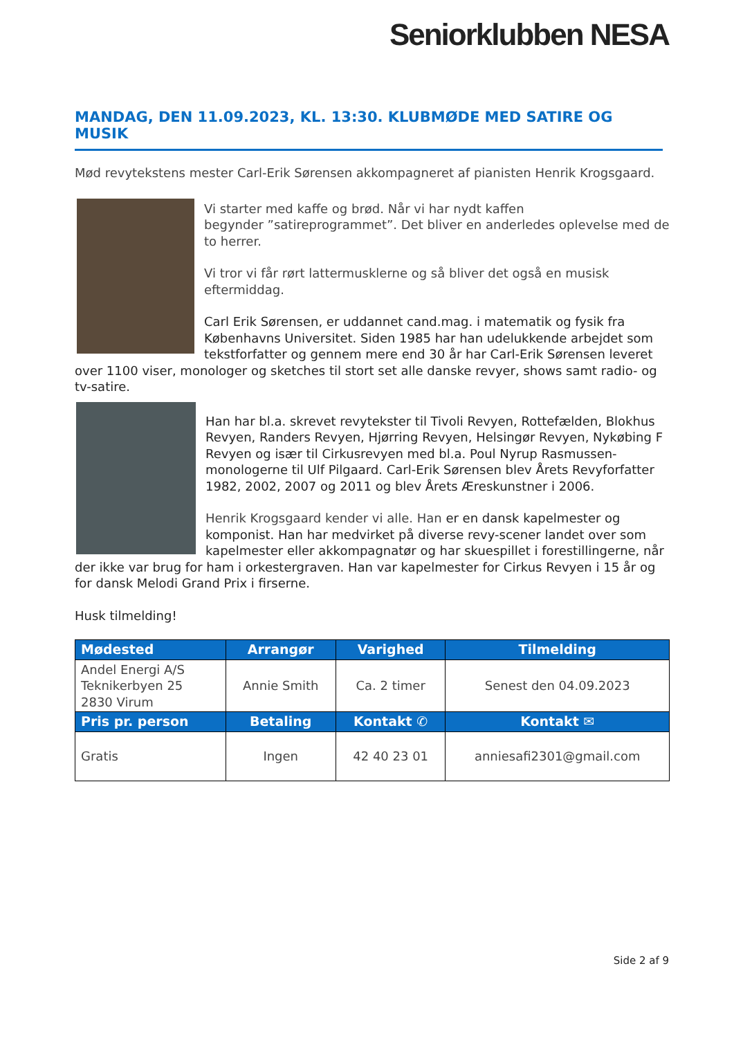Seniorklubben NESA
MANDAG, DEN 11.09.2023, KL. 13:30. KLUBMØDE MED SATIRE OG MUSIK
Mød revytekstens mester Carl-Erik Sørensen akkompagneret af pianisten Henrik Krogsgaard.
Vi starter med kaffe og brød. Når vi har nydt kaffen
begynder ”satireprogrammet”. Det bliver en anderledes oplevelse med de to herrer.
Vi tror vi får rørt lattermusklerne og så bliver det også en musisk eftermiddag.
Carl Erik Sørensen, er uddannet cand.mag. i matematik og fysik fra Københavns Universitet. Siden 1985 har han udelukkende arbejdet som tekstforfatter og gennem mere end 30 år har Carl-Erik Sørensen leveret over 1100 viser, monologer og sketches til stort set alle danske revyer, shows samt radio- og tv-satire.
Han har bl.a. skrevet revytekster til Tivoli Revyen, Rottefælden, Blokhus Revyen, Randers Revyen, Hjørring Revyen, Helsingør Revyen, Nykøbing F Revyen og især til Cirkusrevyen med bl.a. Poul Nyrup Rasmussen-monologerne til Ulf Pilgaard. Carl-Erik Sørensen blev Årets Revyforfatter 1982, 2002, 2007 og 2011 og blev Årets Æreskunstner i 2006.
Henrik Krogsgaard kender vi alle. Han er en dansk kapelmester og komponist. Han har medvirket på diverse revy-scener landet over som kapelmester eller akkompagnatør og har skuespillet i forestillingerne, når der ikke var brug for ham i orkestergraven. Han var kapelmester for Cirkus Revyen i 15 år og for dansk Melodi Grand Prix i firserne.
Husk tilmelding!
| Mødested | Arrangør | Varighed | Tilmelding |
| --- | --- | --- | --- |
| Andel Energi A/S Teknikerbyen 25 2830 Virum | Annie Smith | Ca. 2 timer | Senest den 04.09.2023 |
| Pris pr. person | Betaling | Kontakt ✆ | Kontakt ✉ |
| Gratis | Ingen | 42 40 23 01 | anniesafi2301@gmail.com |
Side 2 af 9